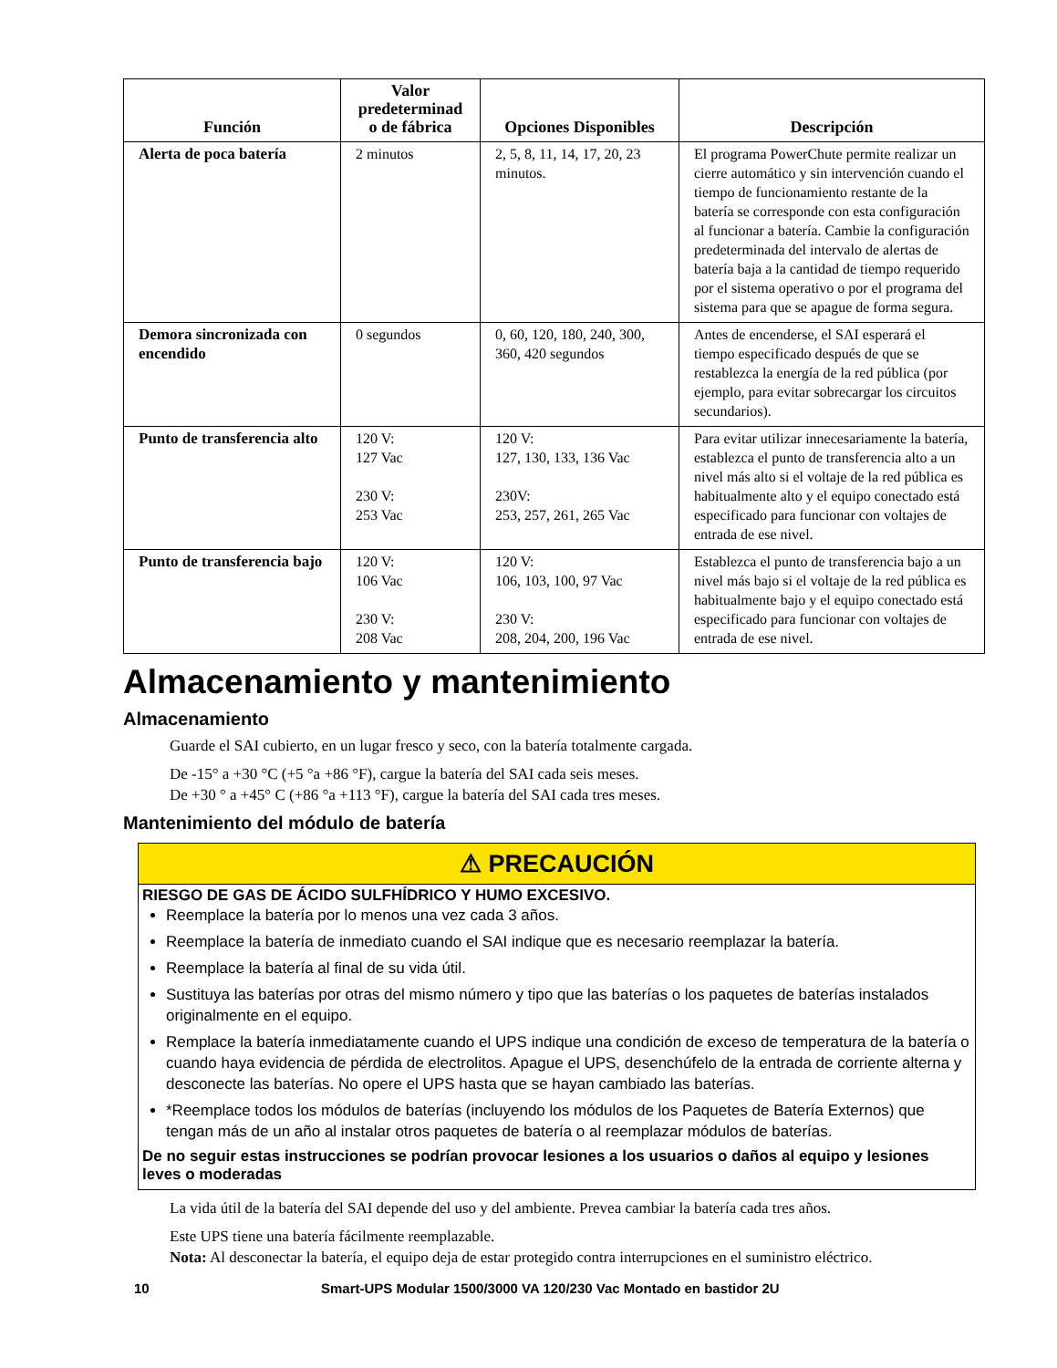| Función | Valor predeterminad o de fábrica | Opciones Disponibles | Descripción |
| --- | --- | --- | --- |
| Alerta de poca batería | 2 minutos | 2, 5, 8, 11, 14, 17, 20, 23 minutos. | El programa PowerChute permite realizar un cierre automático y sin intervención cuando el tiempo de funcionamiento restante de la batería se corresponde con esta configuración al funcionar a batería. Cambie la configuración predeterminada del intervalo de alertas de batería baja a la cantidad de tiempo requerido por el sistema operativo o por el programa del sistema para que se apague de forma segura. |
| Demora sincronizada con encendido | 0 segundos | 0, 60, 120, 180, 240, 300, 360, 420 segundos | Antes de encenderse, el SAI esperará el tiempo especificado después de que se restablezca la energía de la red pública (por ejemplo, para evitar sobrecargar los circuitos secundarios). |
| Punto de transferencia alto | 120 V: 127 Vac 230 V: 253 Vac | 120 V: 127, 130, 133, 136 Vac 230V: 253, 257, 261, 265 Vac | Para evitar utilizar innecesariamente la batería, establezca el punto de transferencia alto a un nivel más alto si el voltaje de la red pública es habitualmente alto y el equipo conectado está especificado para funcionar con voltajes de entrada de ese nivel. |
| Punto de transferencia bajo | 120 V: 106 Vac 230 V: 208 Vac | 120 V: 106, 103, 100, 97 Vac 230 V: 208, 204, 200, 196 Vac | Establezca el punto de transferencia bajo a un nivel más bajo si el voltaje de la red pública es habitualmente bajo y el equipo conectado está especificado para funcionar con voltajes de entrada de ese nivel. |
Almacenamiento y mantenimiento
Almacenamiento
Guarde el SAI cubierto, en un lugar fresco y seco, con la batería totalmente cargada.
De -15° a +30 °C (+5 °a +86 °F), cargue la batería del SAI cada seis meses.
De +30 ° a +45° C (+86 °a +113 °F), cargue la batería del SAI cada tres meses.
Mantenimiento del módulo de batería
⚠ PRECAUCIÓN
RIESGO DE GAS DE ÁCIDO SULFHÍDRICO Y HUMO EXCESIVO.
Reemplace la batería por lo menos una vez cada 3 años.
Reemplace la batería de inmediato cuando el SAI indique que es necesario reemplazar la batería.
Reemplace la batería al final de su vida útil.
Sustituya las baterías por otras del mismo número y tipo que las baterías o los paquetes de baterías instalados originalmente en el equipo.
Remplace la batería inmediatamente cuando el UPS indique una condición de exceso de temperatura de la batería o cuando haya evidencia de pérdida de electrolitos. Apague el UPS, desenchúfelo de la entrada de corriente alterna y desconecte las baterías. No opere el UPS hasta que se hayan cambiado las baterías.
*Reemplace todos los módulos de baterías (incluyendo los módulos de los Paquetes de Batería Externos) que tengan más de un año al instalar otros paquetes de batería o al reemplazar módulos de baterías.
De no seguir estas instrucciones se podrían provocar lesiones a los usuarios o daños al equipo y lesiones leves o moderadas
La vida útil de la batería del SAI depende del uso y del ambiente. Prevea cambiar la batería cada tres años.
Este UPS tiene una batería fácilmente reemplazable.
Nota: Al desconectar la batería, el equipo deja de estar protegido contra interrupciones en el suministro eléctrico.
10 Smart-UPS Modular 1500/3000 VA 120/230 Vac Montado en bastidor 2U